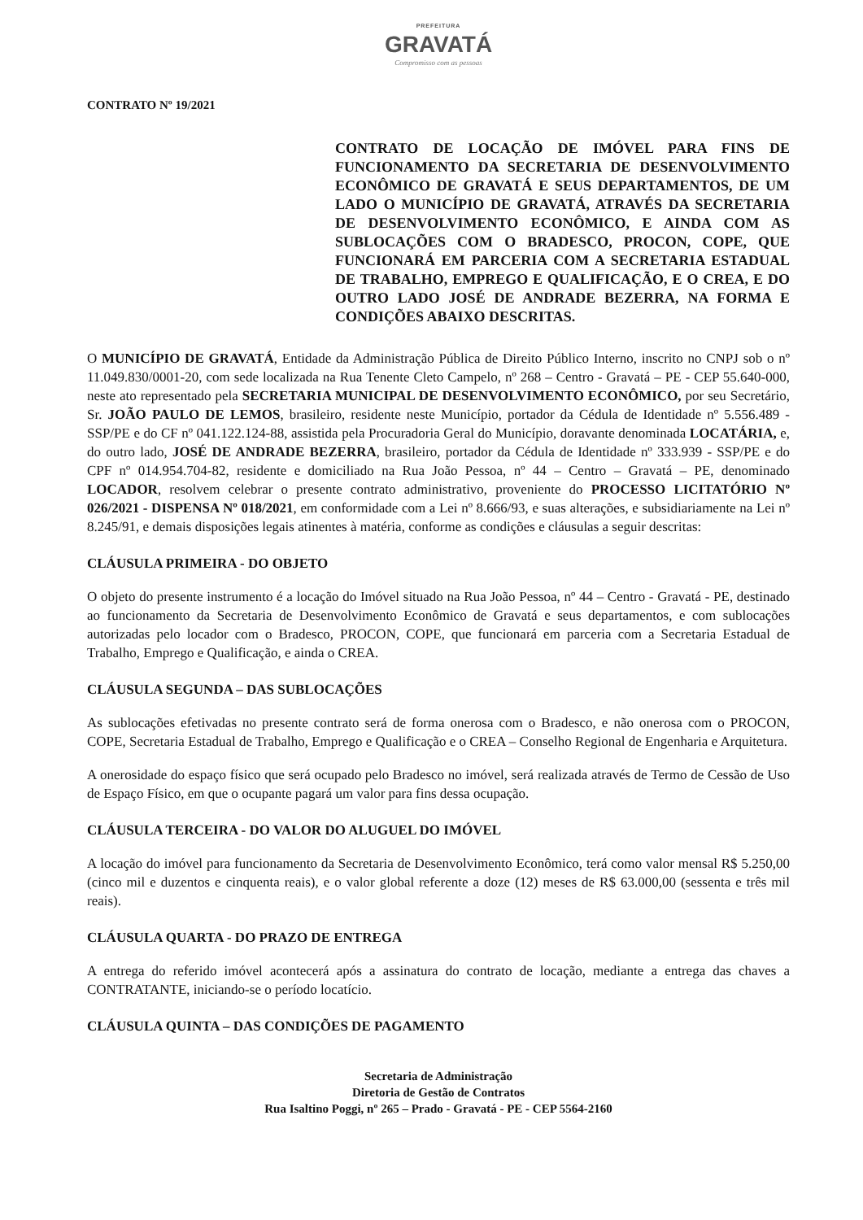PREFEITURA
GRAVATÁ
Compromisso com as pessoas
CONTRATO Nº 19/2021
CONTRATO DE LOCAÇÃO DE IMÓVEL PARA FINS DE FUNCIONAMENTO DA SECRETARIA DE DESENVOLVIMENTO ECONÔMICO DE GRAVATÁ E SEUS DEPARTAMENTOS, DE UM LADO O MUNICÍPIO DE GRAVATÁ, ATRAVÉS DA SECRETARIA DE DESENVOLVIMENTO ECONÔMICO, E AINDA COM AS SUBLOCAÇÕES COM O BRADESCO, PROCON, COPE, QUE FUNCIONARÁ EM PARCERIA COM A SECRETARIA ESTADUAL DE TRABALHO, EMPREGO E QUALIFICAÇÃO, E O CREA, E DO OUTRO LADO JOSÉ DE ANDRADE BEZERRA, NA FORMA E CONDIÇÕES ABAIXO DESCRITAS.
O MUNICÍPIO DE GRAVATÁ, Entidade da Administração Pública de Direito Público Interno, inscrito no CNPJ sob o nº 11.049.830/0001-20, com sede localizada na Rua Tenente Cleto Campelo, nº 268 – Centro - Gravatá – PE - CEP 55.640-000, neste ato representado pela SECRETARIA MUNICIPAL DE DESENVOLVIMENTO ECONÔMICO, por seu Secretário, Sr. JOÃO PAULO DE LEMOS, brasileiro, residente neste Município, portador da Cédula de Identidade nº 5.556.489 - SSP/PE e do CF nº 041.122.124-88, assistida pela Procuradoria Geral do Município, doravante denominada LOCATÁRIA, e, do outro lado, JOSÉ DE ANDRADE BEZERRA, brasileiro, portador da Cédula de Identidade nº 333.939 - SSP/PE e do CPF nº 014.954.704-82, residente e domiciliado na Rua João Pessoa, nº 44 – Centro – Gravatá – PE, denominado LOCADOR, resolvem celebrar o presente contrato administrativo, proveniente do PROCESSO LICITATÓRIO Nº 026/2021 - DISPENSA Nº 018/2021, em conformidade com a Lei nº 8.666/93, e suas alterações, e subsidiariamente na Lei nº 8.245/91, e demais disposições legais atinentes à matéria, conforme as condições e cláusulas a seguir descritas:
CLÁUSULA PRIMEIRA - DO OBJETO
O objeto do presente instrumento é a locação do Imóvel situado na Rua João Pessoa, nº 44 – Centro - Gravatá - PE, destinado ao funcionamento da Secretaria de Desenvolvimento Econômico de Gravatá e seus departamentos, e com sublocações autorizadas pelo locador com o Bradesco, PROCON, COPE, que funcionará em parceria com a Secretaria Estadual de Trabalho, Emprego e Qualificação, e ainda o CREA.
CLÁUSULA SEGUNDA – DAS SUBLOCAÇÕES
As sublocações efetivadas no presente contrato será de forma onerosa com o Bradesco, e não onerosa com o PROCON, COPE, Secretaria Estadual de Trabalho, Emprego e Qualificação e o CREA – Conselho Regional de Engenharia e Arquitetura.
A onerosidade do espaço físico que será ocupado pelo Bradesco no imóvel, será realizada através de Termo de Cessão de Uso de Espaço Físico, em que o ocupante pagará um valor para fins dessa ocupação.
CLÁUSULA TERCEIRA - DO VALOR DO ALUGUEL DO IMÓVEL
A locação do imóvel para funcionamento da Secretaria de Desenvolvimento Econômico, terá como valor mensal R$ 5.250,00 (cinco mil e duzentos e cinquenta reais), e o valor global referente a doze (12) meses de R$ 63.000,00 (sessenta e três mil reais).
CLÁUSULA QUARTA - DO PRAZO DE ENTREGA
A entrega do referido imóvel acontecerá após a assinatura do contrato de locação, mediante a entrega das chaves a CONTRATANTE, iniciando-se o período locatício.
CLÁUSULA QUINTA – DAS CONDIÇÕES DE PAGAMENTO
Secretaria de Administração
Diretoria de Gestão de Contratos
Rua Isaltino Poggi, nº 265 – Prado - Gravatá - PE - CEP 5564-2160